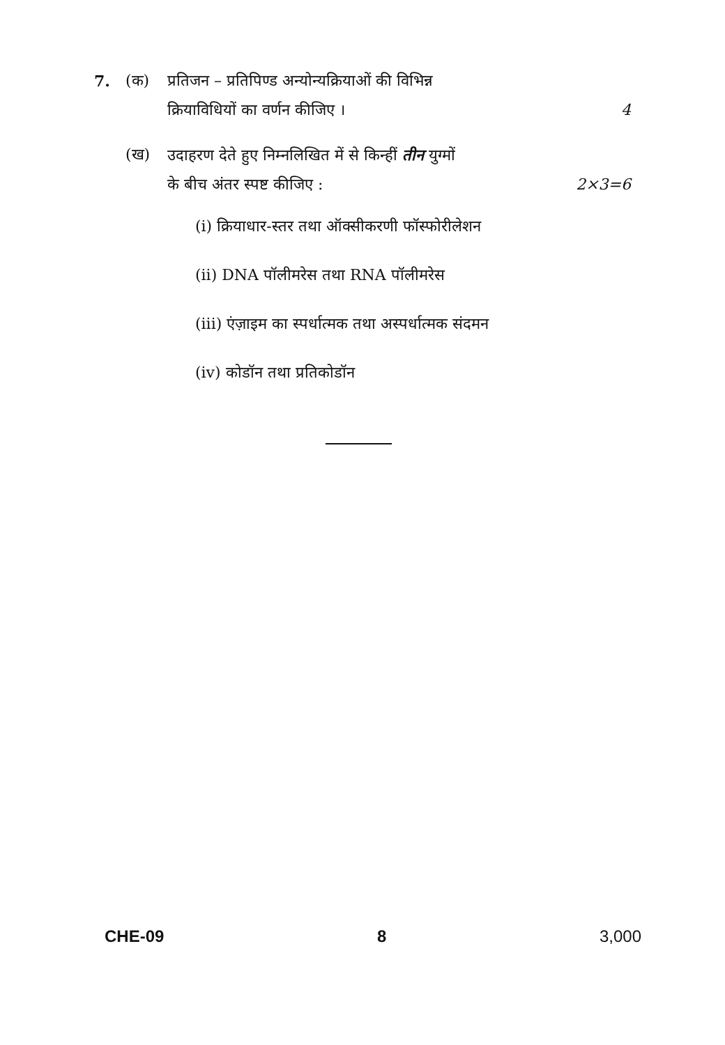7. (क) प्रतिजन – प्रतिपिण्ड अन्योन्यक्रियाओं की विभिन्न
क्रियाविधियों का वर्णन कीजिए । 4
(ख) उदाहरण देते हुए निम्नलिखित में से किन्हीं तीन युग्मों
के बीच अंतर स्पष्ट कीजिए : 2×3=6
(i) क्रियाधार-स्तर तथा ऑक्सीकरणी फॉस्फोरीलेशन
(ii) DNA पॉलीमरेस तथा RNA पॉलीमरेस
(iii) एंज़ाइम का स्पर्धात्मक तथा अस्पर्धात्मक संदमन
(iv) कोडॉन तथा प्रतिकोडॉन
CHE-09 8 3,000